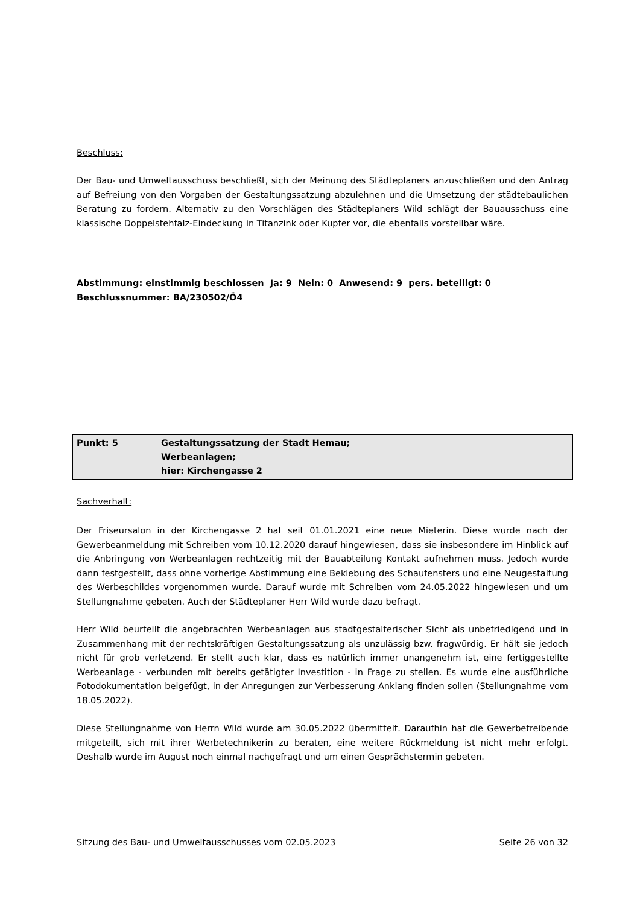Beschluss:
Der Bau- und Umweltausschuss beschließt, sich der Meinung des Städteplaners anzuschließen und den Antrag auf Befreiung von den Vorgaben der Gestaltungssatzung abzulehnen und die Umsetzung der städtebaulichen Beratung zu fordern. Alternativ zu den Vorschlägen des Städteplaners Wild schlägt der Bauausschuss eine klassische Doppelstehfalz-Eindeckung in Titanzink oder Kupfer vor, die ebenfalls vorstellbar wäre.
Abstimmung: einstimmig beschlossen Ja: 9 Nein: 0 Anwesend: 9 pers. beteiligt: 0
Beschlussnummer: BA/230502/Ö4
| Punkt: 5 | Gestaltungssatzung der Stadt Hemau; Werbeanlagen; hier: Kirchengasse 2 |
Sachverhalt:
Der Friseursalon in der Kirchengasse 2 hat seit 01.01.2021 eine neue Mieterin. Diese wurde nach der Gewerbeanmeldung mit Schreiben vom 10.12.2020 darauf hingewiesen, dass sie insbesondere im Hinblick auf die Anbringung von Werbeanlagen rechtzeitig mit der Bauabteilung Kontakt aufnehmen muss. Jedoch wurde dann festgestellt, dass ohne vorherige Abstimmung eine Beklebung des Schaufensters und eine Neugestaltung des Werbeschildes vorgenommen wurde. Darauf wurde mit Schreiben vom 24.05.2022 hingewiesen und um Stellungnahme gebeten. Auch der Städteplaner Herr Wild wurde dazu befragt.
Herr Wild beurteilt die angebrachten Werbeanlagen aus stadtgestalterischer Sicht als unbefriedigend und in Zusammenhang mit der rechtskräftigen Gestaltungssatzung als unzulässig bzw. fragwürdig. Er hält sie jedoch nicht für grob verletzend. Er stellt auch klar, dass es natürlich immer unangenehm ist, eine fertiggestellte Werbeanlage - verbunden mit bereits getätigter Investition - in Frage zu stellen. Es wurde eine ausführliche Fotodokumentation beigefügt, in der Anregungen zur Verbesserung Anklang finden sollen (Stellungnahme vom 18.05.2022).
Diese Stellungnahme von Herrn Wild wurde am 30.05.2022 übermittelt. Daraufhin hat die Gewerbetreibende mitgeteilt, sich mit ihrer Werbetechnikerin zu beraten, eine weitere Rückmeldung ist nicht mehr erfolgt. Deshalb wurde im August noch einmal nachgefragt und um einen Gesprächstermin gebeten.
Sitzung des Bau- und Umweltausschusses vom 02.05.2023 Seite 26 von 32